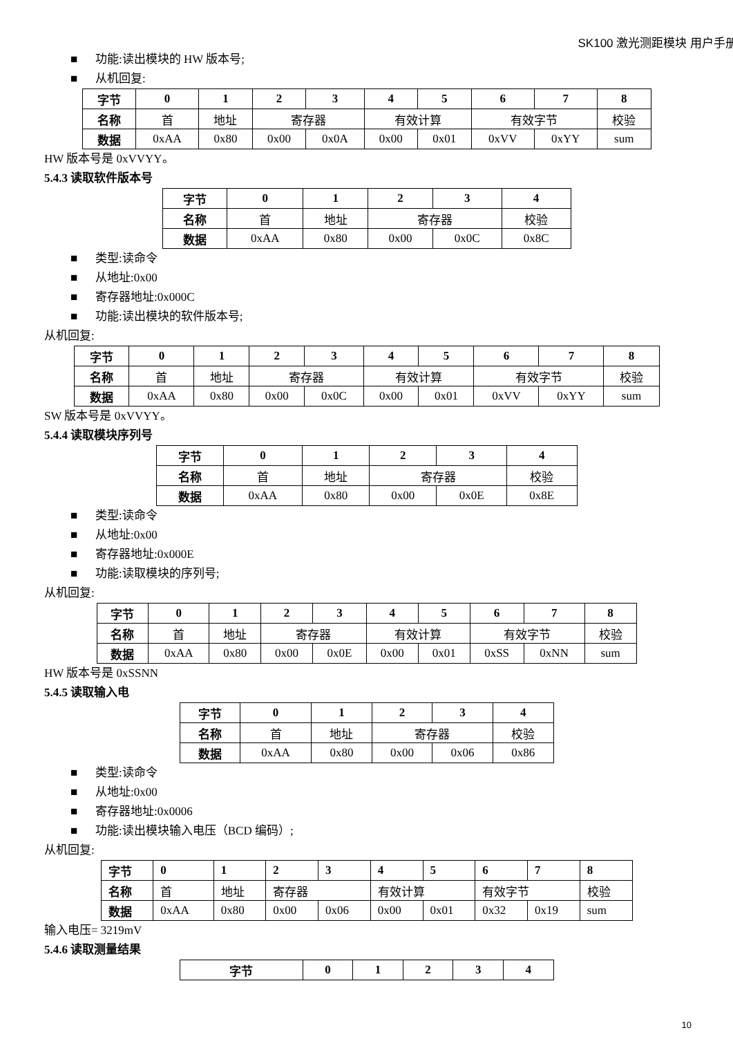SK100 激光测距模块 用户手册
■ 功能:读出模块的 HW 版本号;
■ 从机回复:
| 字节 | 0 | 1 | 2 | 3 | 4 | 5 | 6 | 7 | 8 |
| --- | --- | --- | --- | --- | --- | --- | --- | --- | --- |
| 名称 | 首 | 地址 | 寄存器 | | 有效计算 | | 有效字节 | | 校验 |
| 数据 | 0xAA | 0x80 | 0x00 | 0x0A | 0x00 | 0x01 | 0xVV | 0xYY | sum |
HW 版本号是 0xVVYY。
5.4.3 读取软件版本号
| 字节 | 0 | 1 | 2 | 3 | 4 |
| --- | --- | --- | --- | --- | --- |
| 名称 | 首 | 地址 | 寄存器 | | 校验 |
| 数据 | 0xAA | 0x80 | 0x00 | 0x0C | 0x8C |
■ 类型:读命令
■ 从地址:0x00
■ 寄存器地址:0x000C
■ 功能:读出模块的软件版本号;
从机回复:
| 字节 | 0 | 1 | 2 | 3 | 4 | 5 | 6 | 7 | 8 |
| --- | --- | --- | --- | --- | --- | --- | --- | --- | --- |
| 名称 | 首 | 地址 | 寄存器 | | 有效计算 | | 有效字节 | | 校验 |
| 数据 | 0xAA | 0x80 | 0x00 | 0x0C | 0x00 | 0x01 | 0xVV | 0xYY | sum |
SW 版本号是 0xVVYY。
5.4.4 读取模块序列号
| 字节 | 0 | 1 | 2 | 3 | 4 |
| --- | --- | --- | --- | --- | --- |
| 名称 | 首 | 地址 | 寄存器 | | 校验 |
| 数据 | 0xAA | 0x80 | 0x00 | 0x0E | 0x8E |
■ 类型:读命令
■ 从地址:0x00
■ 寄存器地址:0x000E
■ 功能:读取模块的序列号;
从机回复:
| 字节 | 0 | 1 | 2 | 3 | 4 | 5 | 6 | 7 | 8 |
| --- | --- | --- | --- | --- | --- | --- | --- | --- | --- |
| 名称 | 首 | 地址 | 寄存器 | | 有效计算 | | 有效字节 | | 校验 |
| 数据 | 0xAA | 0x80 | 0x00 | 0x0E | 0x00 | 0x01 | 0xSS | 0xNN | sum |
HW 版本号是 0xSSNN
5.4.5 读取输入电
| 字节 | 0 | 1 | 2 | 3 | 4 |
| --- | --- | --- | --- | --- | --- |
| 名称 | 首 | 地址 | 寄存器 | | 校验 |
| 数据 | 0xAA | 0x80 | 0x00 | 0x06 | 0x86 |
■ 类型:读命令
■ 从地址:0x00
■ 寄存器地址:0x0006
■ 功能:读出模块输入电压（BCD 编码）;
从机回复:
| 字节 | 0 | 1 | 2 | 3 | 4 | 5 | 6 | 7 | 8 |
| --- | --- | --- | --- | --- | --- | --- | --- | --- | --- |
| 名称 | 首 | 地址 | 寄存器 | | 有效计算 | | 有效字节 | | 校验 |
| 数据 | 0xAA | 0x80 | 0x00 | 0x06 | 0x00 | 0x01 | 0x32 | 0x19 | sum |
输入电压= 3219mV
5.4.6 读取测量结果
| 字节 | 0 | 1 | 2 | 3 | 4 |
| --- | --- | --- | --- | --- | --- |
10